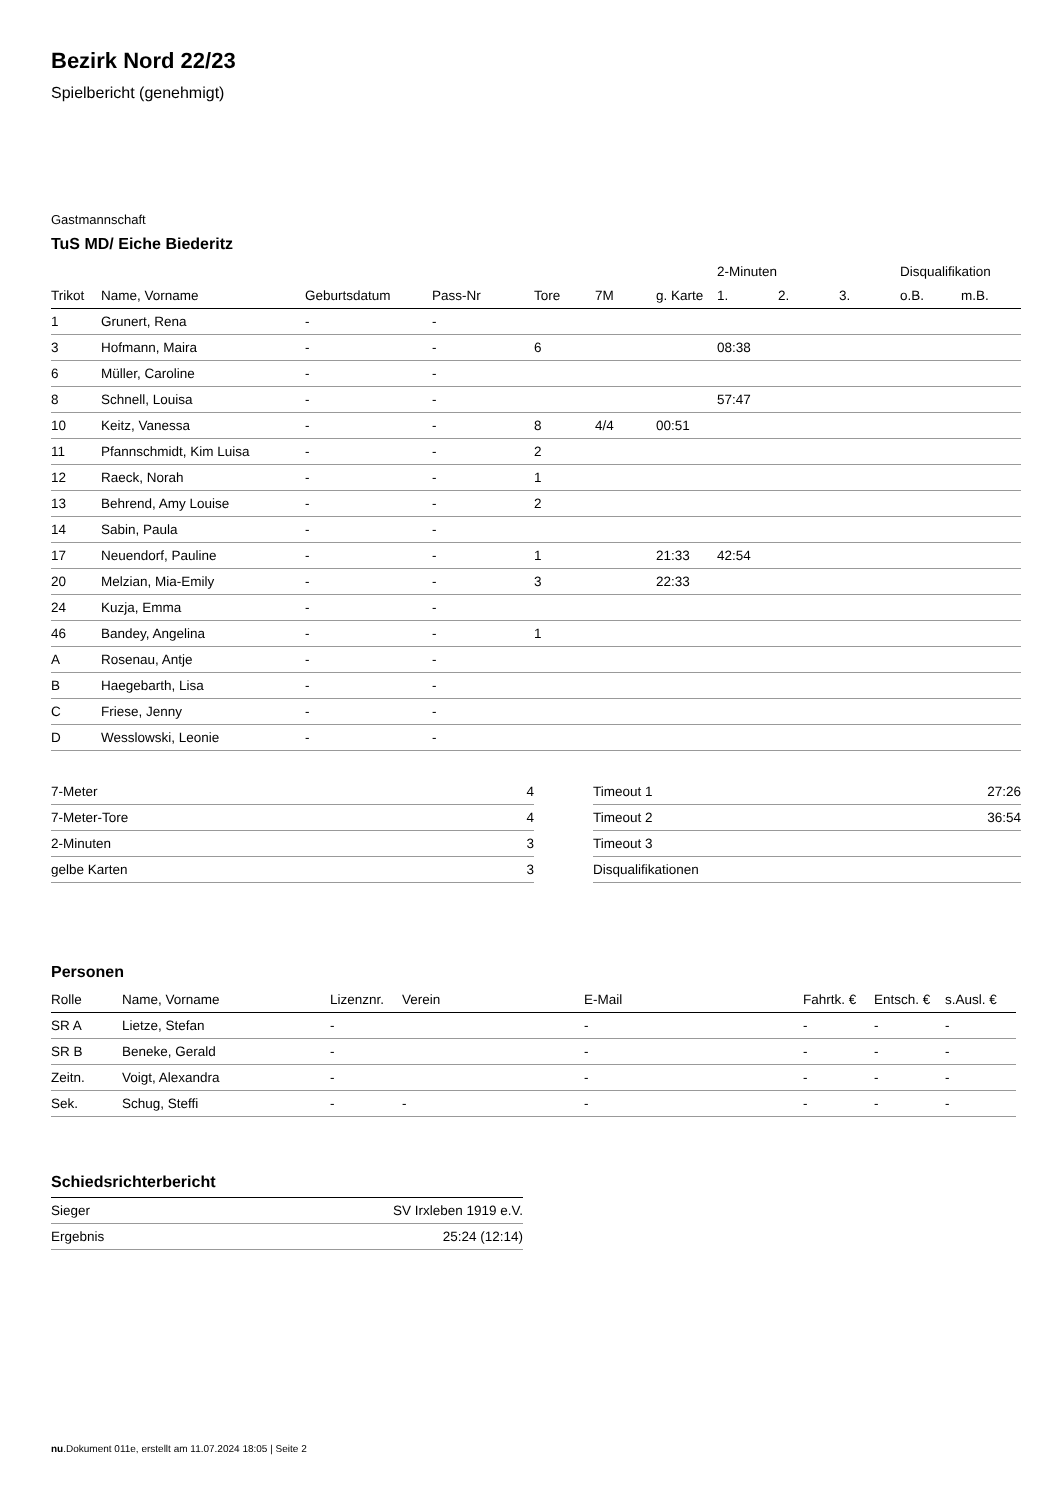Bezirk Nord 22/23
Spielbericht (genehmigt)
Gastmannschaft
TuS MD/ Eiche Biederitz
| | | | | | | | 2-Minuten | | | Disqualifikation | |
| --- | --- | --- | --- | --- | --- | --- | --- | --- | --- | --- | --- |
| Trikot | Name, Vorname | Geburtsdatum | Pass-Nr | Tore | 7M | g. Karte | 1. | 2. | 3. | o.B. | m.B. |
| 1 | Grunert, Rena | - | - | | | | | | | | |
| 3 | Hofmann, Maira | - | - | 6 | | | 08:38 | | | | |
| 6 | Müller, Caroline | - | - | | | | | | | | |
| 8 | Schnell, Louisa | - | - | | | | 57:47 | | | | |
| 10 | Keitz, Vanessa | - | - | 8 | 4/4 | 00:51 | | | | | |
| 11 | Pfannschmidt, Kim Luisa | - | - | 2 | | | | | | | |
| 12 | Raeck, Norah | - | - | 1 | | | | | | | |
| 13 | Behrend, Amy Louise | - | - | 2 | | | | | | | |
| 14 | Sabin, Paula | - | - | | | | | | | | |
| 17 | Neuendorf, Pauline | - | - | 1 | | 21:33 | 42:54 | | | | |
| 20 | Melzian, Mia-Emily | - | - | 3 | | 22:33 | | | | | |
| 24 | Kuzja, Emma | - | - | | | | | | | | |
| 46 | Bandey, Angelina | - | - | 1 | | | | | | | |
| A | Rosenau, Antje | - | - | | | | | | | | |
| B | Haegebarth, Lisa | - | - | | | | | | | | |
| C | Friese, Jenny | - | - | | | | | | | | |
| D | Wesslowski, Leonie | - | - | | | | | | | | |
| 7-Meter | 4 |
| 7-Meter-Tore | 4 |
| 2-Minuten | 3 |
| gelbe Karten | 3 |
| Timeout 1 | 27:26 |
| Timeout 2 | 36:54 |
| Timeout 3 | |
| Disqualifikationen | |
Personen
| Rolle | Name, Vorname | Lizenznr. | Verein | E-Mail | Fahrtk. € | Entsch. € | s.Ausl. € |
| --- | --- | --- | --- | --- | --- | --- | --- |
| SR A | Lietze, Stefan | - | | - | - | - | - |
| SR B | Beneke, Gerald | - | | - | - | - | - |
| Zeitn. | Voigt, Alexandra | - | | - | - | - | - |
| Sek. | Schug, Steffi | - | - | - | - | - | - |
Schiedsrichterbericht
| Sieger | SV Irxleben 1919 e.V. |
| Ergebnis | 25:24 (12:14) |
nu.Dokument 011e, erstellt am 11.07.2024 18:05 | Seite 2